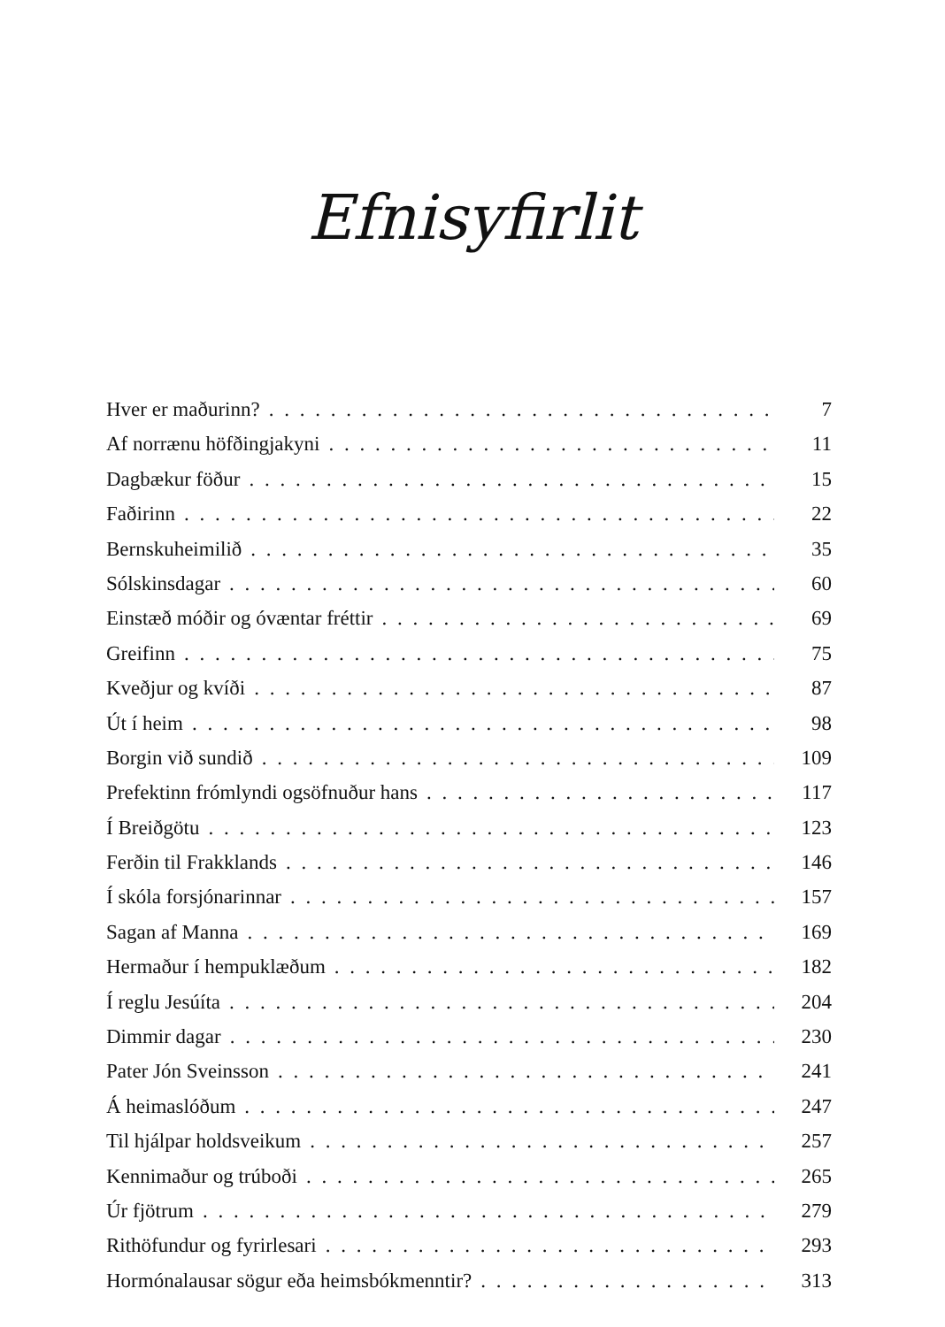Efnisyfirlit
Hver er maðurinn? 7
Af norrænu höfðingjakyni 11
Dagbækur föður 15
Faðirinn 22
Bernskuheimilið 35
Sólskinsdagar 60
Einstæð móðir og óvæntar fréttir 69
Greifinn 75
Kveðjur og kvíði 87
Út í heim 98
Borgin við sundið 109
Prefektinn frómlyndi ogsöfnuður hans 117
Í Breiðgötu 123
Ferðin til Frakklands 146
Í skóla forsjónarinnar 157
Sagan af Manna 169
Hermaður í hempuklæðum 182
Í reglu Jesúíta 204
Dimmir dagar 230
Pater Jón Sveinsson 241
Á heimaslóðum 247
Til hjálpar holdsveikum 257
Kennimaður og trúboði 265
Úr fjötrum 279
Rithöfundur og fyrirlesari 293
Hormónalausar sögur eða heimsbókmenntir? 313